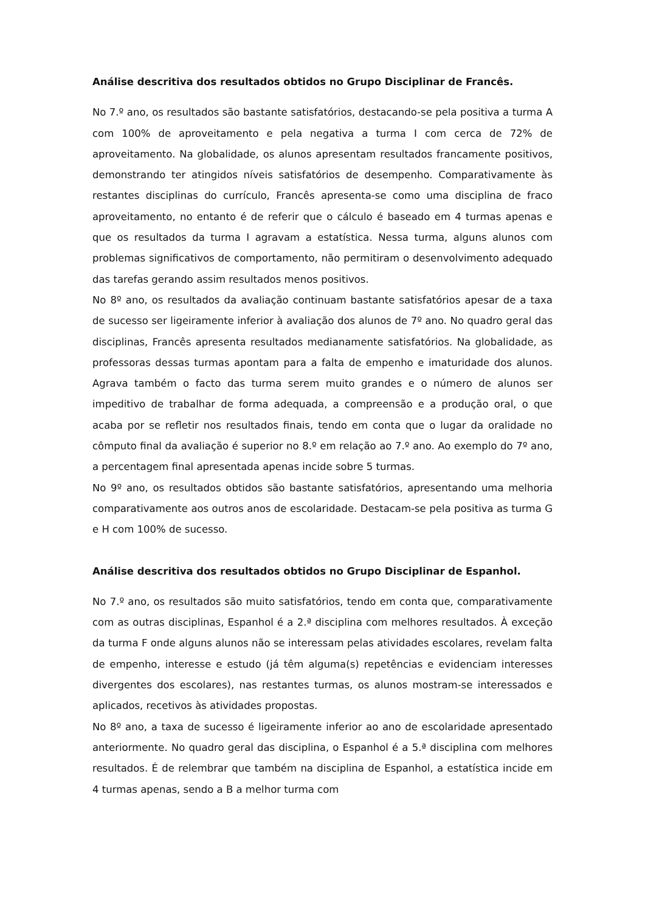Análise descritiva dos resultados obtidos no Grupo Disciplinar de Francês.
No 7.º ano, os resultados são bastante satisfatórios, destacando-se pela positiva a turma A com 100% de aproveitamento e pela negativa a turma I com cerca de 72% de aproveitamento. Na globalidade, os alunos apresentam resultados francamente positivos, demonstrando ter atingidos níveis satisfatórios de desempenho. Comparativamente às restantes disciplinas do currículo, Francês apresenta-se como uma disciplina de fraco aproveitamento, no entanto é de referir que o cálculo é baseado em 4 turmas apenas e que os resultados da turma I agravam a estatística. Nessa turma, alguns alunos com problemas significativos de comportamento, não permitiram o desenvolvimento adequado das tarefas gerando assim resultados menos positivos.
No 8º ano, os resultados da avaliação continuam bastante satisfatórios apesar de a taxa de sucesso ser ligeiramente inferior à avaliação dos alunos de 7º ano. No quadro geral das disciplinas, Francês apresenta resultados medianamente satisfatórios. Na globalidade, as professoras dessas turmas apontam para a falta de empenho e imaturidade dos alunos. Agrava também o facto das turma serem muito grandes e o número de alunos ser impeditivo de trabalhar de forma adequada, a compreensão e a produção oral, o que acaba por se refletir nos resultados finais, tendo em conta que o lugar da oralidade no cômputo final da avaliação é superior no 8.º em relação ao 7.º ano. Ao exemplo do 7º ano, a percentagem final apresentada apenas incide sobre 5 turmas.
No 9º ano, os resultados obtidos são bastante satisfatórios, apresentando uma melhoria comparativamente aos outros anos de escolaridade. Destacam-se pela positiva as turma G e H com 100% de sucesso.
Análise descritiva dos resultados obtidos no Grupo Disciplinar de Espanhol.
No 7.º ano, os resultados são muito satisfatórios, tendo em conta que, comparativamente com as outras disciplinas, Espanhol é a 2.ª disciplina com melhores resultados. À exceção da turma F onde alguns alunos não se interessam pelas atividades escolares, revelam falta de empenho, interesse e estudo (já têm alguma(s) repetências e evidenciam interesses divergentes dos escolares), nas restantes turmas, os alunos mostram-se interessados e aplicados, recetivos às atividades propostas.
No 8º ano, a taxa de sucesso é ligeiramente inferior ao ano de escolaridade apresentado anteriormente. No quadro geral das disciplina, o Espanhol é a 5.ª disciplina com melhores resultados. É de relembrar que também na disciplina de Espanhol, a estatística incide em 4 turmas apenas, sendo a B a melhor turma com